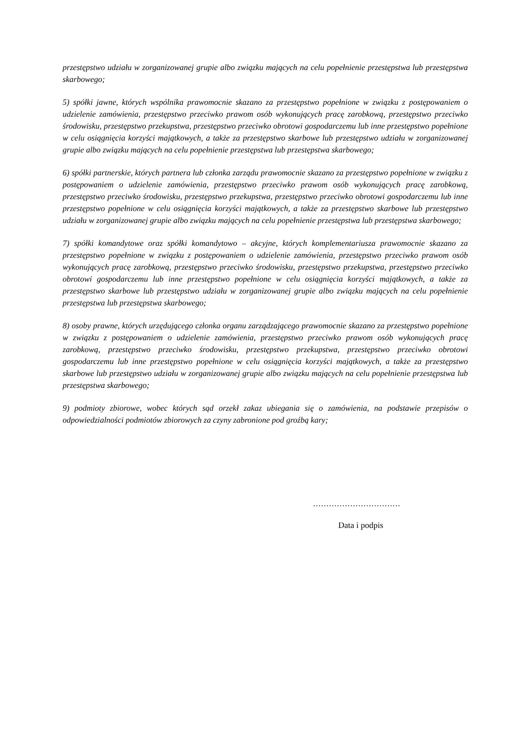przestępstwo udziału w zorganizowanej grupie albo związku mających na celu popełnienie przestępstwa lub przestępstwa skarbowego;
5) spółki jawne, których wspólnika prawomocnie skazano za przestępstwo popełnione w związku z postępowaniem o udzielenie zamówienia, przestępstwo przeciwko prawom osób wykonujących pracę zarobkową, przestępstwo przeciwko środowisku, przestępstwo przekupstwa, przestępstwo przeciwko obrotowi gospodarczemu lub inne przestępstwo popełnione w celu osiągnięcia korzyści majątkowych, a także za przestępstwo skarbowe lub przestępstwo udziału w zorganizowanej grupie albo związku mających na celu popełnienie przestępstwa lub przestępstwa skarbowego;
6) spółki partnerskie, których partnera lub członka zarządu prawomocnie skazano za przestępstwo popełnione w związku z postępowaniem o udzielenie zamówienia, przestępstwo przeciwko prawom osób wykonujących pracę zarobkową, przestępstwo przeciwko środowisku, przestępstwo przekupstwa, przestępstwo przeciwko obrotowi gospodarczemu lub inne przestępstwo popełnione w celu osiągnięcia korzyści majątkowych, a także za przestępstwo skarbowe lub przestępstwo udziału w zorganizowanej grupie albo związku mających na celu popełnienie przestępstwa lub przestępstwa skarbowego;
7) spółki komandytowe oraz spółki komandytowo – akcyjne, których komplementariusza prawomocnie skazano za przestępstwo popełnione w związku z postępowaniem o udzielenie zamówienia, przestępstwo przeciwko prawom osób wykonujących pracę zarobkową, przestępstwo przeciwko środowisku, przestępstwo przekupstwa, przestępstwo przeciwko obrotowi gospodarczemu lub inne przestępstwo popełnione w celu osiągnięcia korzyści majątkowych, a także za przestępstwo skarbowe lub przestępstwo udziału w zorganizowanej grupie albo związku mających na celu popełnienie przestępstwa lub przestępstwa skarbowego;
8) osoby prawne, których urzędującego członka organu zarządzającego prawomocnie skazano za przestępstwo popełnione w związku z postępowaniem o udzielenie zamówienia, przestępstwo przeciwko prawom osób wykonujących pracę zarobkową, przestępstwo przeciwko środowisku, przestępstwo przekupstwa, przestępstwo przeciwko obrotowi gospodarczemu lub inne przestępstwo popełnione w celu osiągnięcia korzyści majątkowych, a także za przestępstwo skarbowe lub przestępstwo udziału w zorganizowanej grupie albo związku mających na celu popełnienie przestępstwa lub przestępstwa skarbowego;
9) podmioty zbiorowe, wobec których sąd orzekł zakaz ubiegania się o zamówienia, na podstawie przepisów o odpowiedzialności podmiotów zbiorowych za czyny zabronione pod groźbą kary;
……………………………
Data i podpis